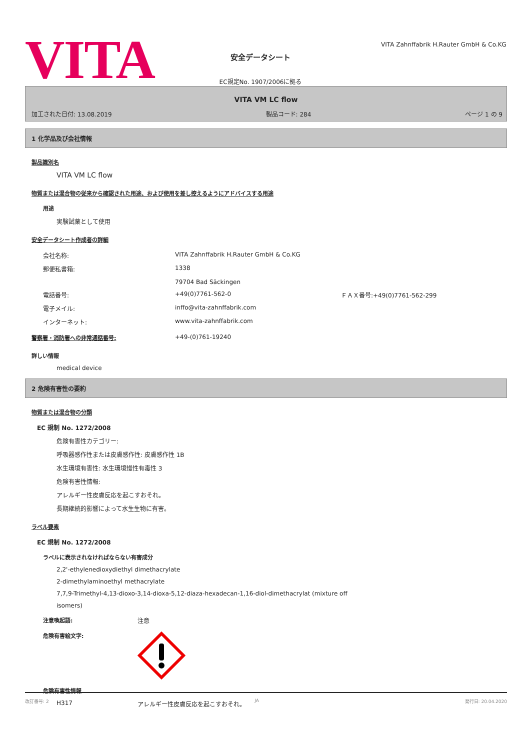VITA
安全データシート
EC規定No. 1907/2006に拠る
VITA Zahnffabrik H.Rauter GmbH & Co.KG
VITA VM LC flow
加工された日付: 13.08.2019 製品コード: 284 ページ 1 の 9
1 化学品及び会社情報
製品識別名
VITA VM LC flow
物質または混合物の従来から確認された用途、および使用を差し控えるようにアドバイスする用途
用途
実験試薬として使用
安全データシート作成者の詳細
| 会社名称: | VITA Zahnffabrik H.Rauter GmbH & Co.KG | |
| 郵便私書箱: | 1338 79704 Bad Säckingen | |
| 電話番号: | +49(0)7761-562-0 | ＦＡＸ番号:+49(0)7761-562-299 |
| 電子メイル: | inffo@vita-zahnffabrik.com | |
| インターネット: | www.vita-zahnffabrik.com | |
警察署・消防署への非常通話番号: +49-(0)761-19240
詳しい情報
medical device
2 危険有害性の要約
物質または混合物の分類
EC 規制 No. 1272/2008
危険有害性カテゴリー:
呼吸器感作性または皮膚感作性: 皮膚感作性 1B
水生環境有害性: 水生環境慢性有毒性 3
危険有害性情報:
アレルギー性皮膚反応を起こすおそれ。
長期継続的影響によって水生生物に有害。
ラベル要素
EC 規制 No. 1272/2008
ラベルに表示されなければならない有害成分
2,2'-ethylenedioxydiethyl dimethacrylate
2-dimethylaminoethyl methacrylate
7,7,9-Trimethyl-4,13-dioxo-3,14-dioxa-5,12-diaza-hexadecan-1,16-diol-dimethacrylat (mixture off
isomers)
注意喚起語: 注意
危険有害絵文字:
危険有害性情報
H317 アレルギー性皮膚反応を起こすおそれ。
改訂番号: 2 JA 発行日: 20.04.2020